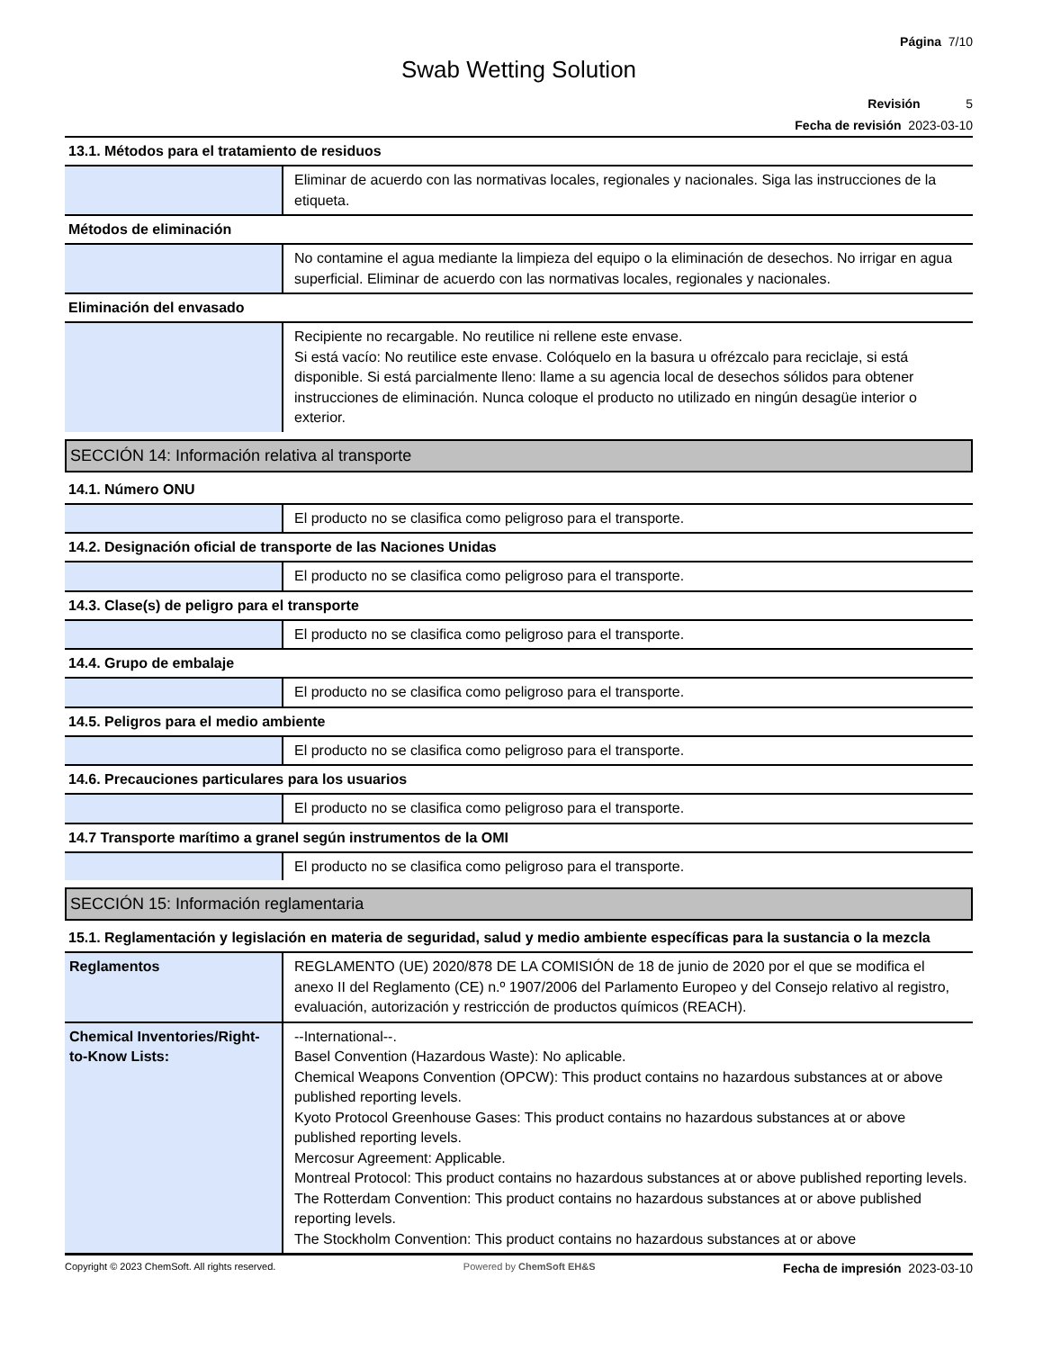Página 7/10
Swab Wetting Solution
Revisión 5
Fecha de revisión 2023-03-10
13.1. Métodos para el tratamiento de residuos
| | Eliminar de acuerdo con las normativas locales, regionales y nacionales. Siga las instrucciones de la etiqueta. |
Métodos de eliminación
| | No contamine el agua mediante la limpieza del equipo o la eliminación de desechos. No irrigar en agua superficial. Eliminar de acuerdo con las normativas locales, regionales y nacionales. |
Eliminación del envasado
| | Recipiente no recargable. No reutilice ni rellene este envase. Si está vacío: No reutilice este envase. Colóquelo en la basura u ofrézcalo para reciclaje, si está disponible. Si está parcialmente lleno: llame a su agencia local de desechos sólidos para obtener instrucciones de eliminación. Nunca coloque el producto no utilizado en ningún desagüe interior o exterior. |
SECCIÓN 14: Información relativa al transporte
14.1. Número ONU
| | El producto no se clasifica como peligroso para el transporte. |
14.2. Designación oficial de transporte de las Naciones Unidas
| | El producto no se clasifica como peligroso para el transporte. |
14.3. Clase(s) de peligro para el transporte
| | El producto no se clasifica como peligroso para el transporte. |
14.4. Grupo de embalaje
| | El producto no se clasifica como peligroso para el transporte. |
14.5. Peligros para el medio ambiente
| | El producto no se clasifica como peligroso para el transporte. |
14.6. Precauciones particulares para los usuarios
| | El producto no se clasifica como peligroso para el transporte. |
14.7 Transporte marítimo a granel según instrumentos de la OMI
| | El producto no se clasifica como peligroso para el transporte. |
SECCIÓN 15: Información reglamentaria
15.1. Reglamentación y legislación en materia de seguridad, salud y medio ambiente específicas para la sustancia o la mezcla
| Reglamentos | REGLAMENTO (UE) 2020/878 DE LA COMISIÓN de 18 de junio de 2020 por el que se modifica el anexo II del Reglamento (CE) n.º 1907/2006 del Parlamento Europeo y del Consejo relativo al registro, evaluación, autorización y restricción de productos químicos (REACH). |
| Chemical Inventories/Right-to-Know Lists: | --International--. Basel Convention (Hazardous Waste): No aplicable. Chemical Weapons Convention (OPCW): This product contains no hazardous substances at or above published reporting levels. Kyoto Protocol Greenhouse Gases: This product contains no hazardous substances at or above published reporting levels. Mercosur Agreement: Applicable. Montreal Protocol: This product contains no hazardous substances at or above published reporting levels. The Rotterdam Convention: This product contains no hazardous substances at or above published reporting levels. The Stockholm Convention: This product contains no hazardous substances at or above |
Copyright © 2023 ChemSoft. All rights reserved. Powered by ChemSoft EH&S Fecha de impresión 2023-03-10